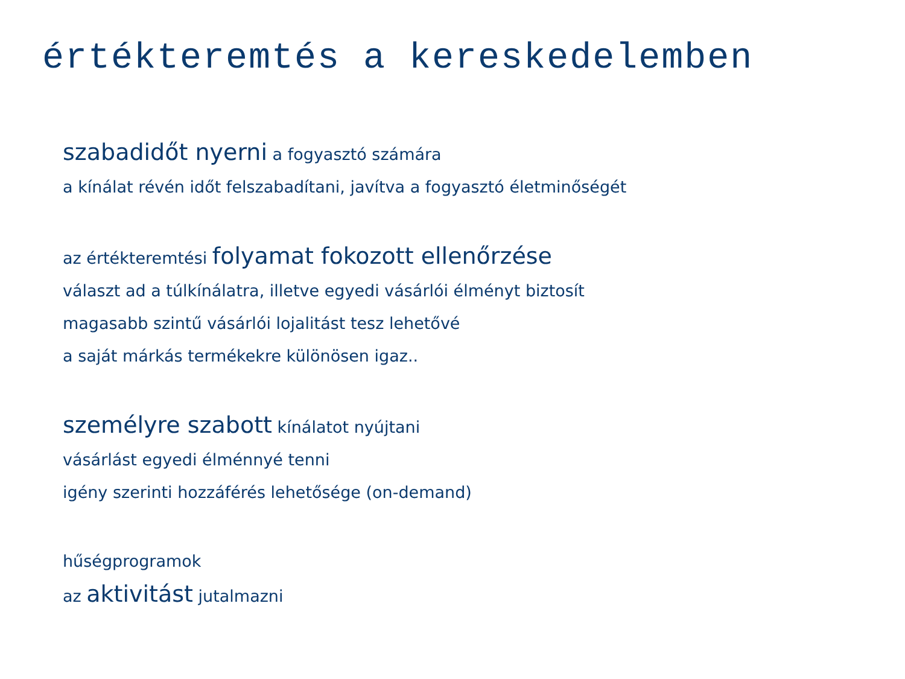értékteremtés a kereskedelemben
szabadidőt nyerni a fogyasztó számára
a kínálat révén időt felszabadítani, javítva a fogyasztó életminőségét
az értékteremtési folyamat fokozott ellenőrzése
választ ad a túlkínálatra, illetve egyedi vásárlói élményt biztosít
magasabb szintű vásárlói lojalitást tesz lehetővé
a saját márkás termékekre különösen igaz..
személyre szabott kínálatot nyújtani
vásárlást egyedi élménnyé tenni
igény szerinti hozzáférés lehetősége (on-demand)
hűségprogramok
az aktivitást jutalmazni